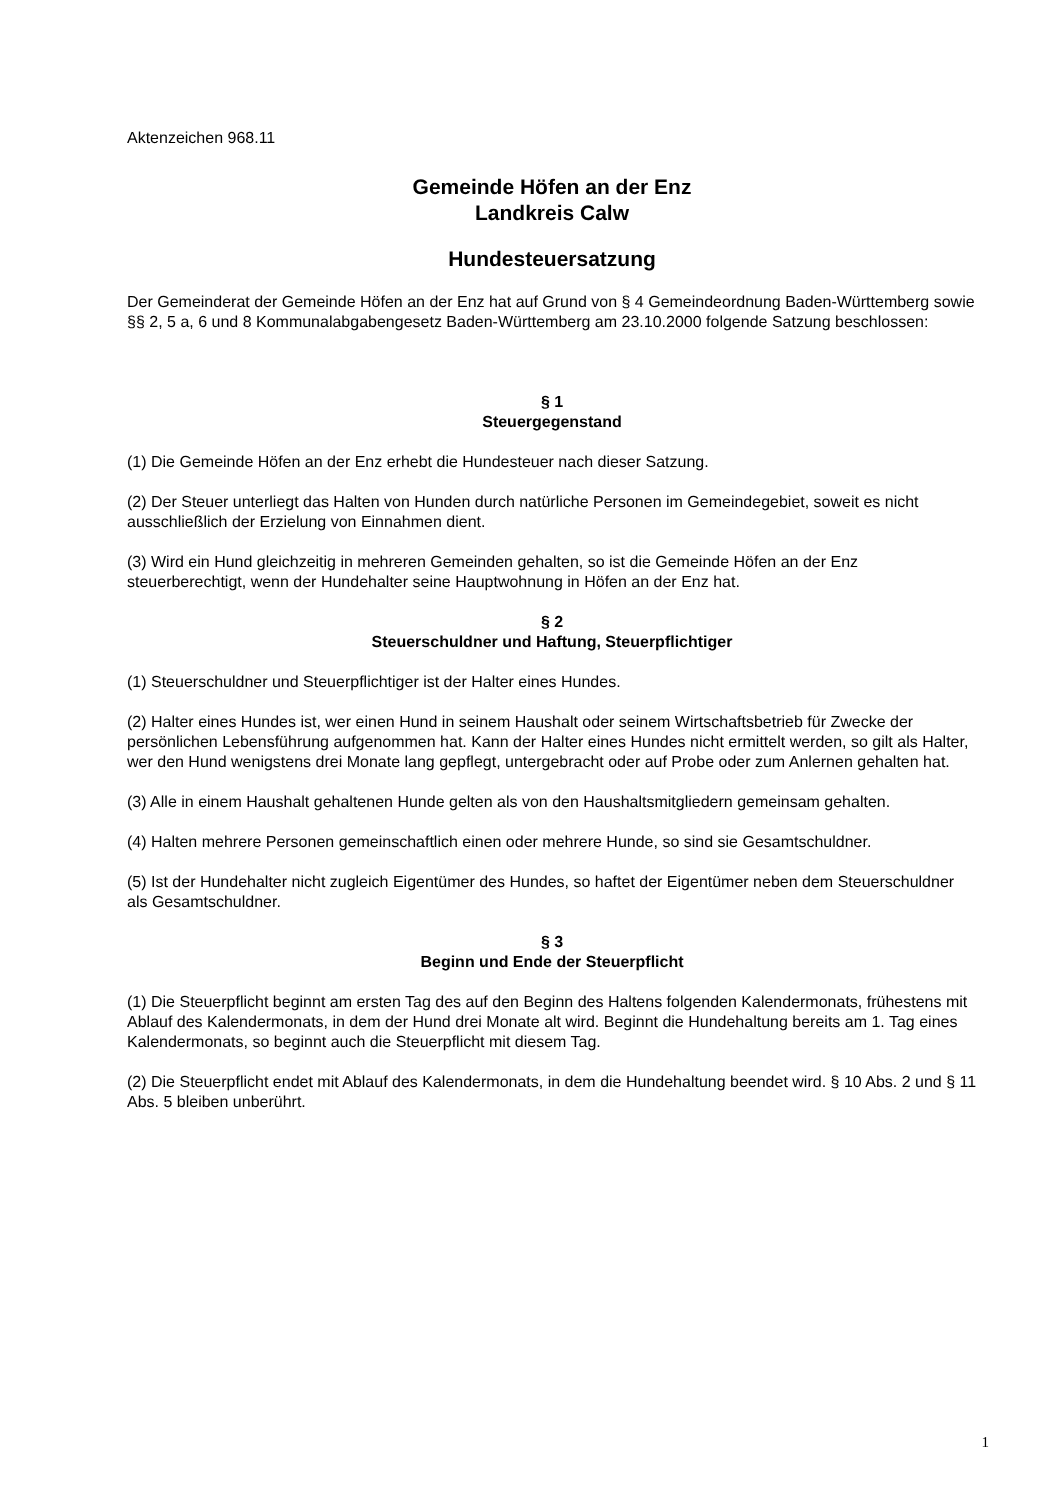Aktenzeichen 968.11
Gemeinde Höfen an der Enz
Landkreis Calw
Hundesteuersatzung
Der Gemeinderat der Gemeinde Höfen an der Enz hat auf Grund von § 4 Gemeindeordnung Baden-Württemberg sowie §§ 2, 5 a, 6 und 8 Kommunalabgabengesetz Baden-Württemberg am 23.10.2000 folgende Satzung beschlossen:
§ 1
Steuergegenstand
(1) Die Gemeinde Höfen an der Enz erhebt die Hundesteuer nach dieser Satzung.
(2) Der Steuer unterliegt das Halten von Hunden durch natürliche Personen im Gemeindegebiet, soweit es nicht ausschließlich der Erzielung von Einnahmen dient.
(3) Wird ein Hund gleichzeitig in mehreren Gemeinden gehalten, so ist die Gemeinde Höfen an der Enz steuerberechtigt, wenn der Hundehalter seine Hauptwohnung in Höfen an der Enz hat.
§ 2
Steuerschuldner und Haftung, Steuerpflichtiger
(1) Steuerschuldner und Steuerpflichtiger ist der Halter eines Hundes.
(2) Halter eines Hundes ist, wer einen Hund in seinem Haushalt oder seinem Wirtschaftsbetrieb für Zwecke der persönlichen Lebensführung aufgenommen hat. Kann der Halter eines Hundes nicht ermittelt werden, so gilt als Halter, wer den Hund wenigstens drei Monate lang gepflegt, untergebracht oder auf Probe oder zum Anlernen gehalten hat.
(3) Alle in einem Haushalt gehaltenen Hunde gelten als von den Haushaltsmitgliedern gemeinsam gehalten.
(4) Halten mehrere Personen gemeinschaftlich einen oder mehrere Hunde, so sind sie Gesamtschuldner.
(5) Ist der Hundehalter nicht zugleich Eigentümer des Hundes, so haftet der Eigentümer neben dem Steuerschuldner als Gesamtschuldner.
§ 3
Beginn und Ende der Steuerpflicht
(1) Die Steuerpflicht beginnt am ersten Tag des auf den Beginn des Haltens folgenden Kalendermonats, frühestens mit Ablauf des Kalendermonats, in dem der Hund drei Monate alt wird. Beginnt die Hundehaltung bereits am 1. Tag eines Kalendermonats, so beginnt auch die Steuerpflicht mit diesem Tag.
(2) Die Steuerpflicht endet mit Ablauf des Kalendermonats, in dem die Hundehaltung beendet wird. § 10 Abs. 2 und § 11 Abs. 5 bleiben unberührt.
1